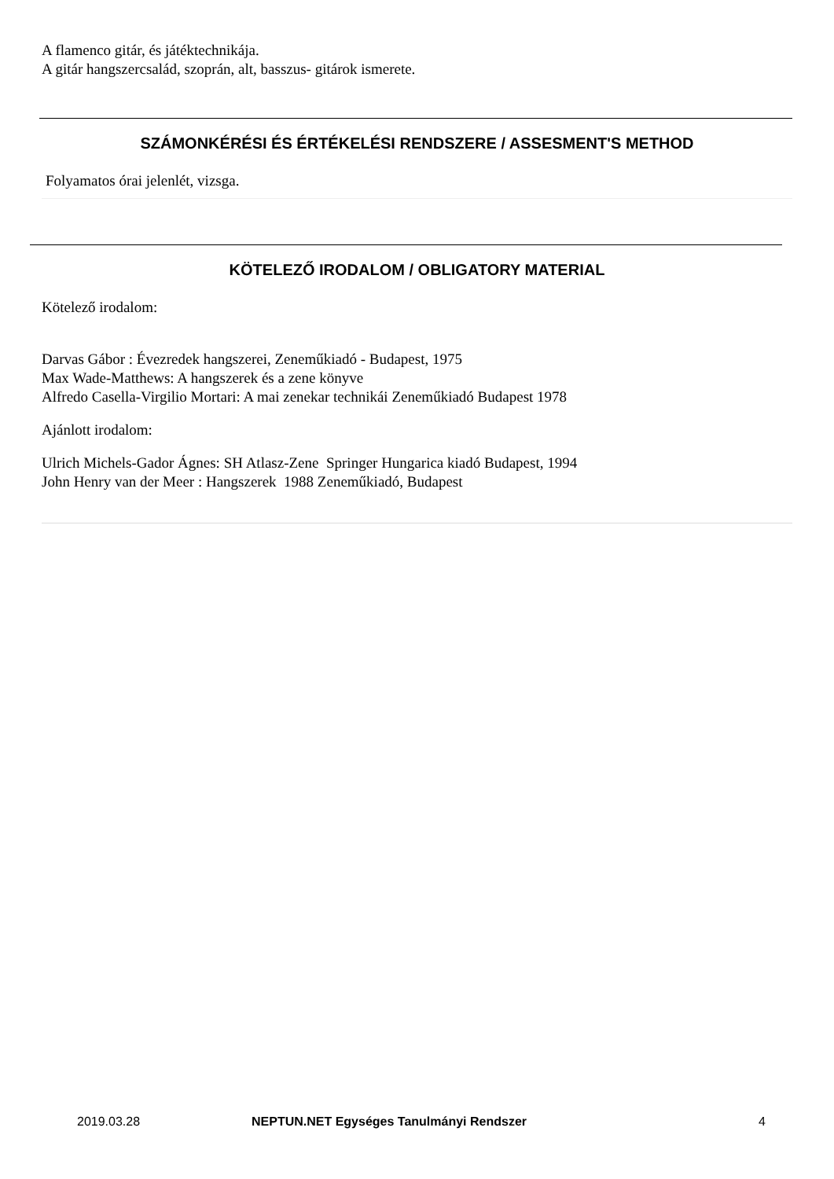A flamenco gitár, és játéktechnikája.
A gitár hangszercsalád, szoprán, alt, basszus- gitárok ismerete.
SZÁMONKÉRÉSI ÉS ÉRTÉKELÉSI RENDSZERE / ASSESMENT'S METHOD
Folyamatos órai jelenlét, vizsga.
KÖTELEZŐ IRODALOM / OBLIGATORY MATERIAL
Kötelező irodalom:
Darvas Gábor : Évezredek hangszerei, Zeneműkiadó - Budapest, 1975
Max Wade-Matthews: A hangszerek és a zene könyve
Alfredo Casella-Virgilio Mortari: A mai zenekar technikái Zeneműkiadó Budapest 1978
Ajánlott irodalom:
Ulrich Michels-Gador Ágnes: SH Atlasz-Zene Springer Hungarica kiadó Budapest, 1994
John Henry van der Meer : Hangszerek 1988 Zeneműkiadó, Budapest
2019.03.28 NEPTUN.NET Egységes Tanulmányi Rendszer 4